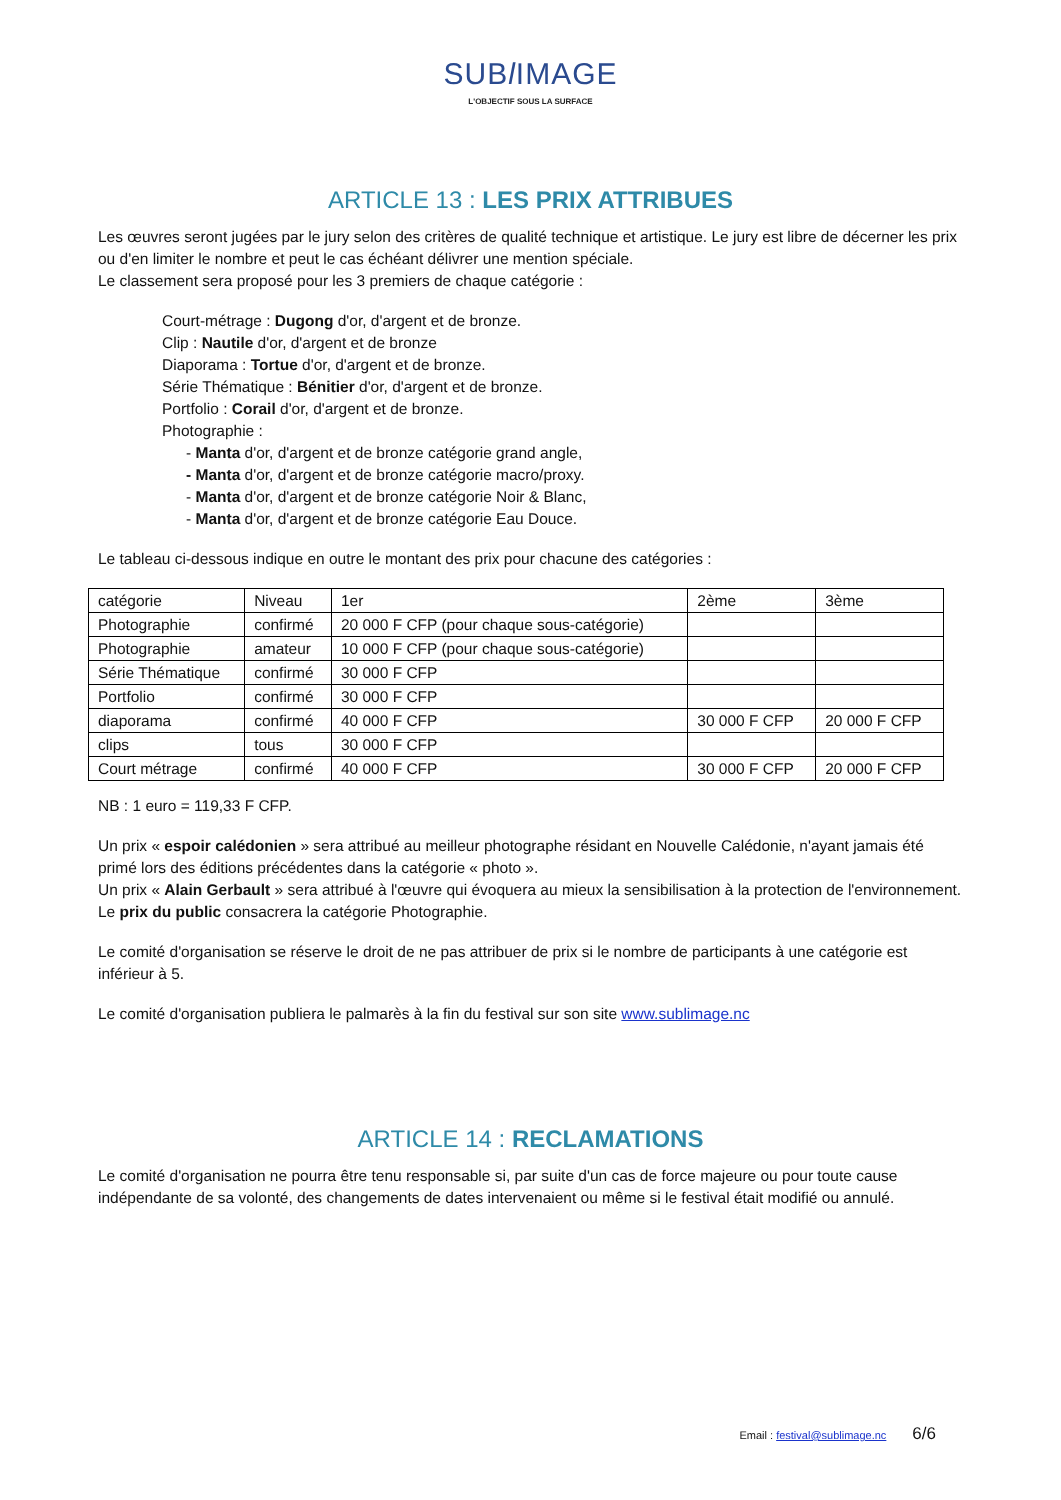SUBl IMAGE
L'OBJECTIF SOUS LA SURFACE
ARTICLE 13 : LES PRIX ATTRIBUES
Les œuvres seront jugées par le jury selon des critères de qualité technique et artistique. Le jury est libre de décerner les prix ou d'en limiter le nombre et peut le cas échéant délivrer une mention spéciale.
Le classement sera proposé pour les 3 premiers de chaque catégorie :
Court-métrage : Dugong d'or, d'argent et de bronze.
Clip : Nautile d'or, d'argent et de bronze
Diaporama : Tortue d'or, d'argent et de bronze.
Série Thématique : Bénitier d'or, d'argent et de bronze.
Portfolio : Corail d'or, d'argent et de bronze.
Photographie :
- Manta d'or, d'argent et de bronze catégorie grand angle,
- Manta d'or, d'argent et de bronze catégorie macro/proxy.
- Manta d'or, d'argent et de bronze catégorie Noir & Blanc,
- Manta d'or, d'argent et de bronze catégorie Eau Douce.
Le tableau ci-dessous indique en outre le montant des prix pour chacune des catégories :
| catégorie | Niveau | 1er | 2ème | 3ème |
| --- | --- | --- | --- | --- |
| Photographie | confirmé | 20 000 F CFP (pour chaque sous-catégorie) | | |
| Photographie | amateur | 10 000 F CFP (pour chaque sous-catégorie) | | |
| Série Thématique | confirmé | 30 000 F CFP | | |
| Portfolio | confirmé | 30 000 F CFP | | |
| diaporama | confirmé | 40 000 F CFP | 30 000 F CFP | 20 000 F CFP |
| clips | tous | 30 000 F CFP | | |
| Court métrage | confirmé | 40 000 F CFP | 30 000 F CFP | 20 000 F CFP |
NB : 1 euro = 119,33 F CFP.
Un prix « espoir calédonien » sera attribué au meilleur photographe résidant en Nouvelle Calédonie, n'ayant jamais été primé lors des éditions précédentes dans la catégorie « photo ».
Un prix « Alain Gerbault » sera attribué à l'œuvre qui évoquera au mieux la sensibilisation à la protection de l'environnement.
Le prix du public consacrera la catégorie Photographie.
Le comité d'organisation se réserve le droit de ne pas attribuer de prix si le nombre de participants à une catégorie est inférieur à 5.
Le comité d'organisation publiera le palmarès à la fin du festival sur son site www.sublimage.nc
ARTICLE 14 : RECLAMATIONS
Le comité d'organisation ne pourra être tenu responsable si, par suite d'un cas de force majeure ou pour toute cause indépendante de sa volonté, des changements de dates intervenaient ou même si le festival était modifié ou annulé.
Email : festival@sublimage.nc 6/6